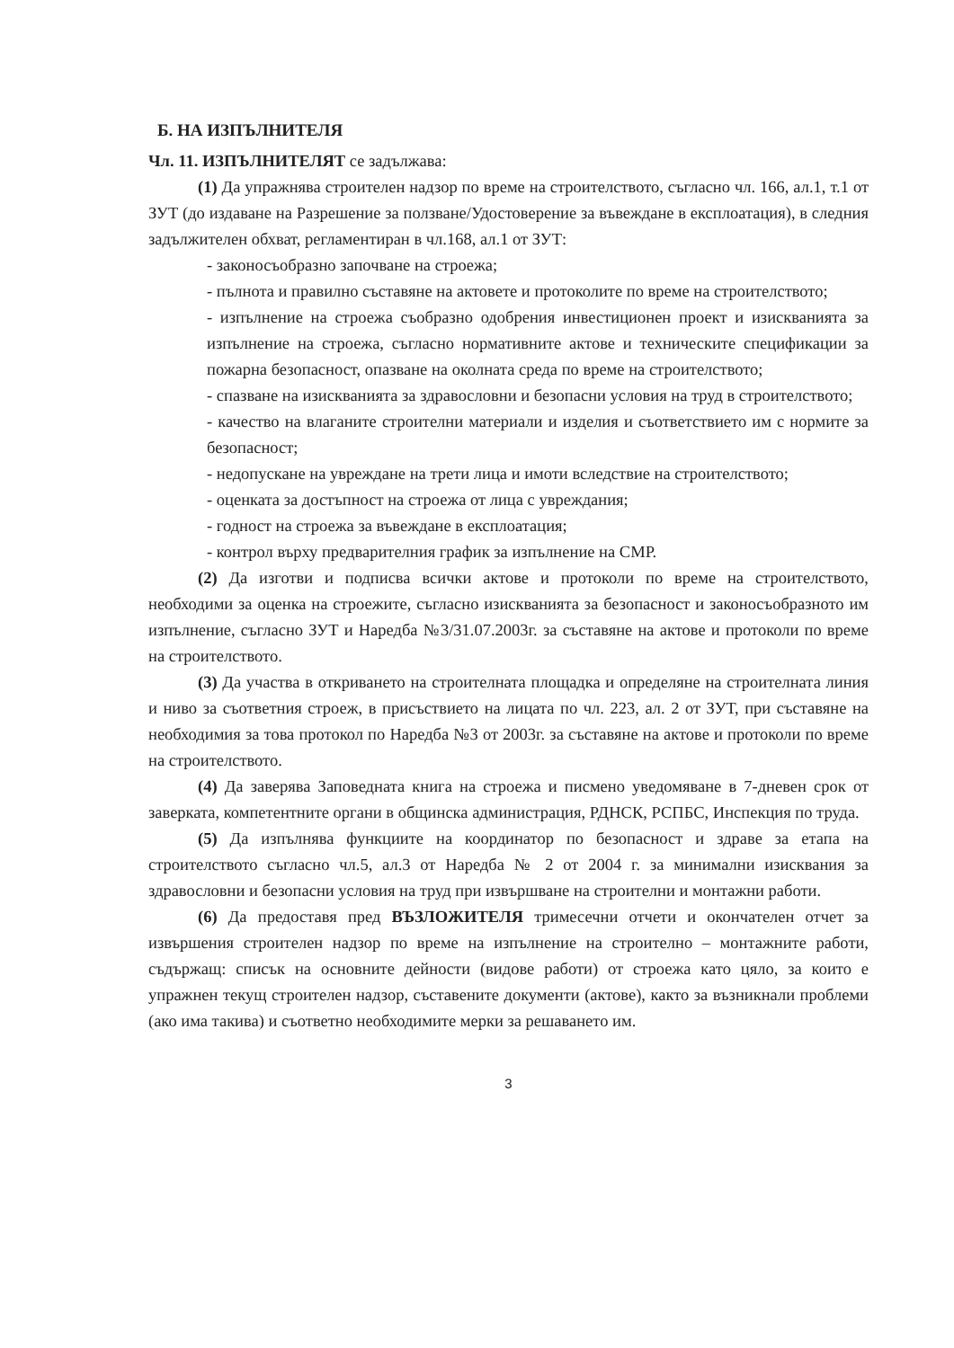Б. НА ИЗПЪЛНИТЕЛЯ
Чл. 11. ИЗПЪЛНИТЕЛЯТ се задължава:
(1) Да упражнява строителен надзор по време на строителството, съгласно чл. 166, ал.1, т.1 от ЗУТ (до издаване на Разрешение за ползване/Удостоверение за въвеждане в експлоатация), в следния задължителен обхват, регламентиран в чл.168, ал.1 от ЗУТ:
- законосъобразно започване на строежа;
- пълнота и правилно съставяне на актовете и протоколите по време на строителството;
- изпълнение на строежа съобразно одобрения инвестиционен проект и изискванията за изпълнение на строежа, съгласно нормативните актове и техническите спецификации за пожарна безопасност, опазване на околната среда по време на строителството;
- спазване на изискванията за здравословни и безопасни условия на труд в строителството;
- качество на влаганите строителни материали и изделия и съответствието им с нормите за безопасност;
- недопускане на увреждане на трети лица и имоти вследствие на строителството;
- оценката за достъпност на строежа от лица с увреждания;
- годност на строежа за въвеждане в експлоатация;
- контрол върху предварителния график за изпълнение на СМР.
(2) Да изготви и подписва всички актове и протоколи по време на строителството, необходими за оценка на строежите, съгласно изискванията за безопасност и законосъобразното им изпълнение, съгласно ЗУТ и Наредба №3/31.07.2003г. за съставяне на актове и протоколи по време на строителството.
(3) Да участва в откриването на строителната площадка и определяне на строителната линия и ниво за съответния строеж, в присъствието на лицата по чл. 223, ал. 2 от ЗУТ, при съставяне на необходимия за това протокол по Наредба №3 от 2003г. за съставяне на актове и протоколи по време на строителството.
(4) Да заверява Заповедната книга на строежа и писмено уведомяване в 7-дневен срок от заверката, компетентните органи в общинска администрация, РДНСК, РСПБС, Инспекция по труда.
(5) Да изпълнява функциите на координатор по безопасност и здраве за етапа на строителството съгласно чл.5, ал.3 от Наредба № 2 от 2004 г. за минимални изисквания за здравословни и безопасни условия на труд при извършване на строителни и монтажни работи.
(6) Да предоставя пред ВЪЗЛОЖИТЕЛЯ тримесечни отчети и окончателен отчет за извършения строителен надзор по време на изпълнение на строително – монтажните работи, съдържащ: списък на основните дейности (видове работи) от строежа като цяло, за които е упражнен текущ строителен надзор, съставените документи (актове), както за възникнали проблеми (ако има такива) и съответно необходимите мерки за решаването им.
3